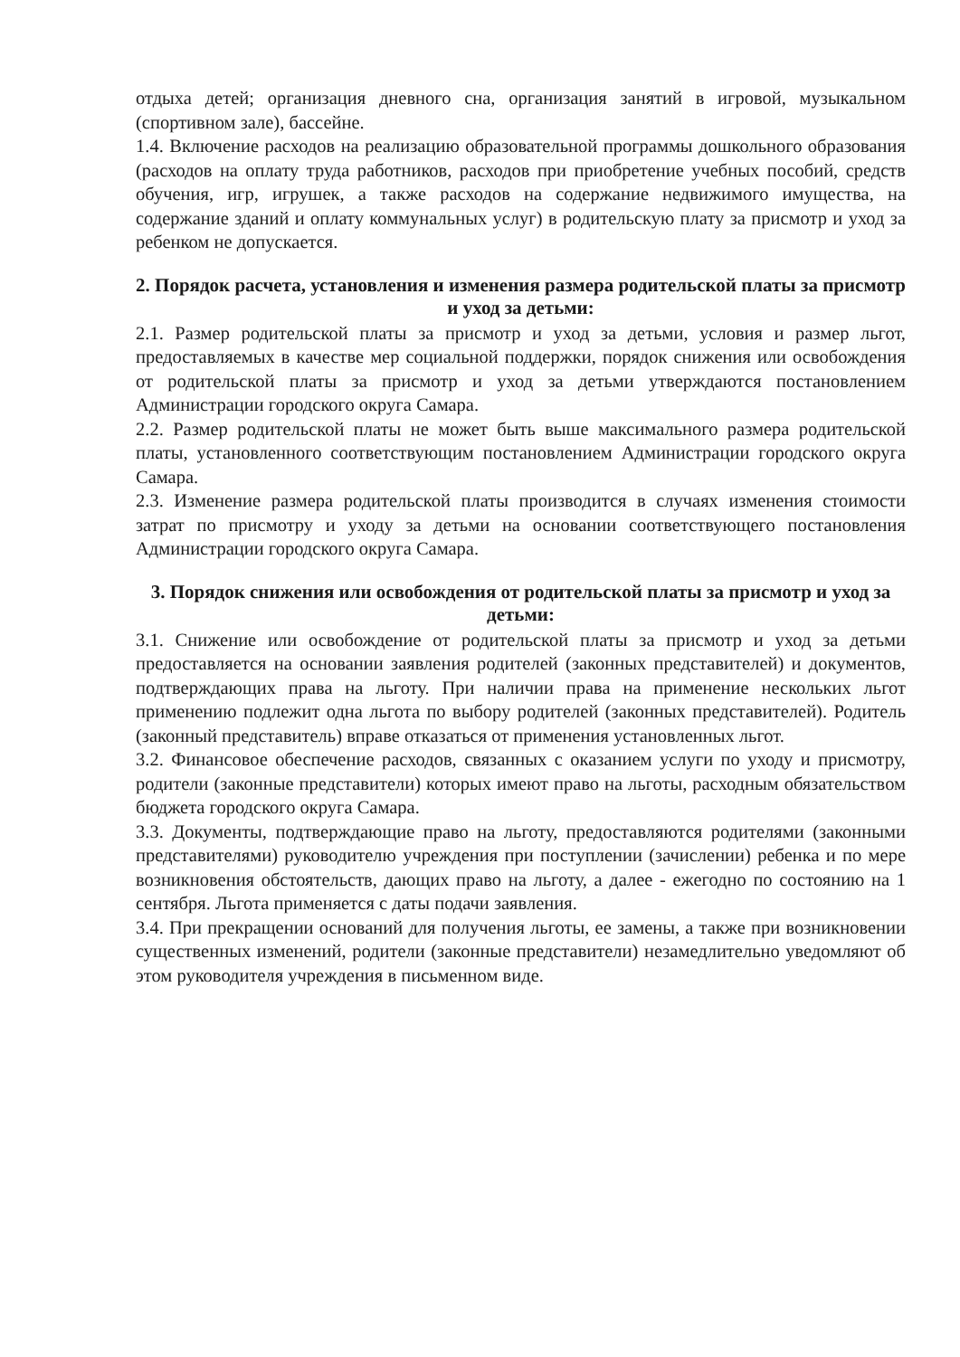отдыха детей; организация дневного сна, организация занятий в игровой, музыкальном (спортивном зале), бассейне.
1.4. Включение расходов на реализацию образовательной программы дошкольного образования (расходов на оплату труда работников, расходов при приобретение учебных пособий, средств обучения, игр, игрушек, а также расходов на содержание недвижимого имущества, на содержание зданий и оплату коммунальных услуг) в родительскую плату за присмотр и уход за ребенком не допускается.
2. Порядок расчета, установления и изменения размера родительской платы за присмотр и уход за детьми:
2.1. Размер родительской платы за присмотр и уход за детьми, условия и размер льгот, предоставляемых в качестве мер социальной поддержки, порядок снижения или освобождения от родительской платы за присмотр и уход за детьми утверждаются постановлением Администрации городского округа Самара.
2.2. Размер родительской платы не может быть выше максимального размера родительской платы, установленного соответствующим постановлением Администрации городского округа Самара.
2.3. Изменение размера родительской платы производится в случаях изменения стоимости затрат по присмотру и уходу за детьми на основании соответствующего постановления Администрации городского округа Самара.
3. Порядок снижения или освобождения от родительской платы за присмотр и уход за детьми:
3.1. Снижение или освобождение от родительской платы за присмотр и уход за детьми предоставляется на основании заявления родителей (законных представителей) и документов, подтверждающих права на льготу. При наличии права на применение нескольких льгот применению подлежит одна льгота по выбору родителей (законных представителей). Родитель (законный представитель) вправе отказаться от применения установленных льгот.
3.2. Финансовое обеспечение расходов, связанных с оказанием услуги по уходу и присмотру, родители (законные представители) которых имеют право на льготы, расходным обязательством бюджета городского округа Самара.
3.3. Документы, подтверждающие право на льготу, предоставляются родителями (законными представителями) руководителю учреждения при поступлении (зачислении) ребенка и по мере возникновения обстоятельств, дающих право на льготу, а далее - ежегодно по состоянию на 1 сентября. Льгота применяется с даты подачи заявления.
3.4. При прекращении оснований для получения льготы, ее замены, а также при возникновении существенных изменений, родители (законные представители) незамедлительно уведомляют об этом руководителя учреждения в письменном виде.